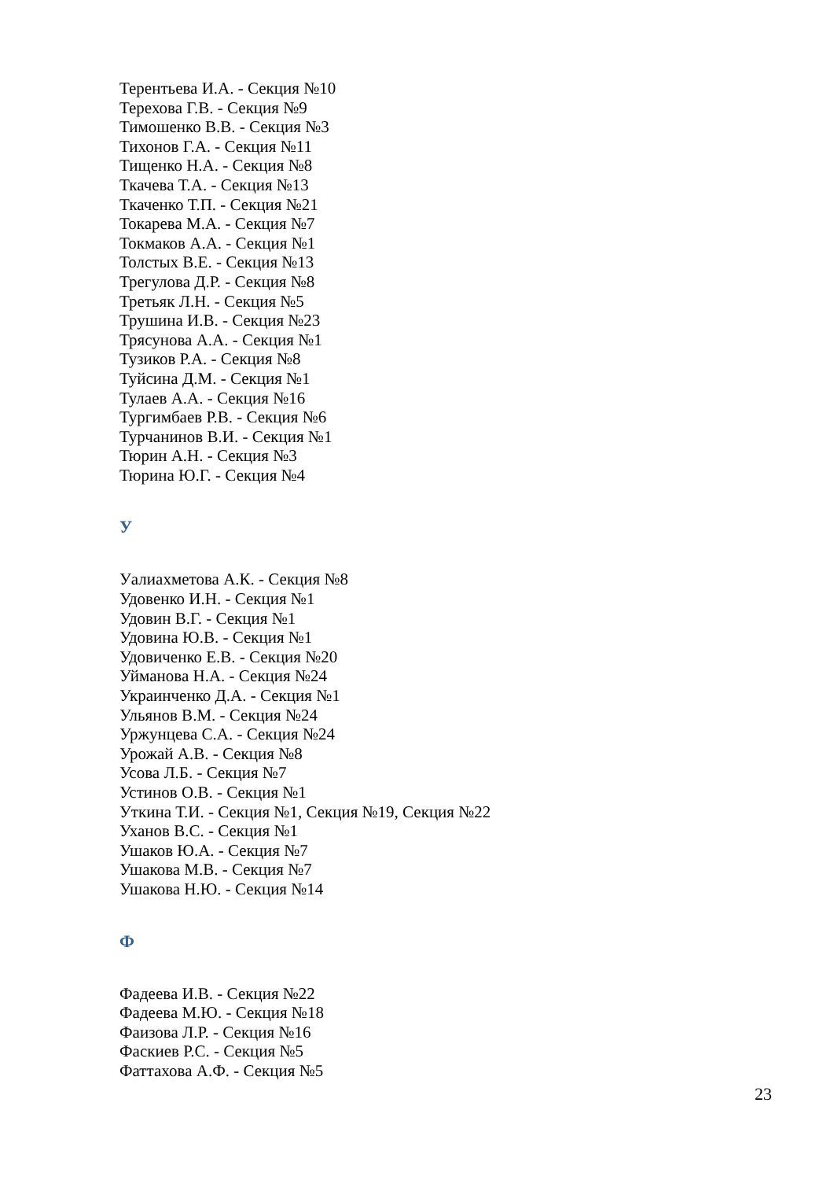Терентьева И.А. - Секция №10
Терехова Г.В. - Секция №9
Тимошенко В.В. - Секция №3
Тихонов Г.А. - Секция №11
Тищенко Н.А. - Секция №8
Ткачева Т.А. - Секция №13
Ткаченко Т.П. - Секция №21
Токарева М.А. - Секция №7
Токмаков А.А. - Секция №1
Толстых В.Е. - Секция №13
Трегулова Д.Р. - Секция №8
Третьяк Л.Н. - Секция №5
Трушина И.В. - Секция №23
Трясунова А.А. - Секция №1
Тузиков Р.А. - Секция №8
Туйсина Д.М. - Секция №1
Тулаев А.А. - Секция №16
Тургимбаев Р.В. - Секция №6
Турчанинов В.И. - Секция №1
Тюрин А.Н. - Секция №3
Тюрина Ю.Г. - Секция №4
У
Уалиахметова А.К. - Секция №8
Удовенко И.Н. - Секция №1
Удовин В.Г. - Секция №1
Удовина Ю.В. - Секция №1
Удовиченко Е.В. - Секция №20
Уйманова Н.А. - Секция №24
Украинченко Д.А. - Секция №1
Ульянов В.М. - Секция №24
Уржунцева С.А. - Секция №24
Урожай А.В. - Секция №8
Усова Л.Б. - Секция №7
Устинов О.В. - Секция №1
Уткина Т.И. - Секция №1, Секция №19, Секция №22
Уханов В.С. - Секция №1
Ушаков Ю.А. - Секция №7
Ушакова М.В. - Секция №7
Ушакова Н.Ю. - Секция №14
Ф
Фадеева И.В. - Секция №22
Фадеева М.Ю. - Секция №18
Фаизова Л.Р. - Секция №16
Фаскиев Р.С. - Секция №5
Фаттахова А.Ф. - Секция №5
23